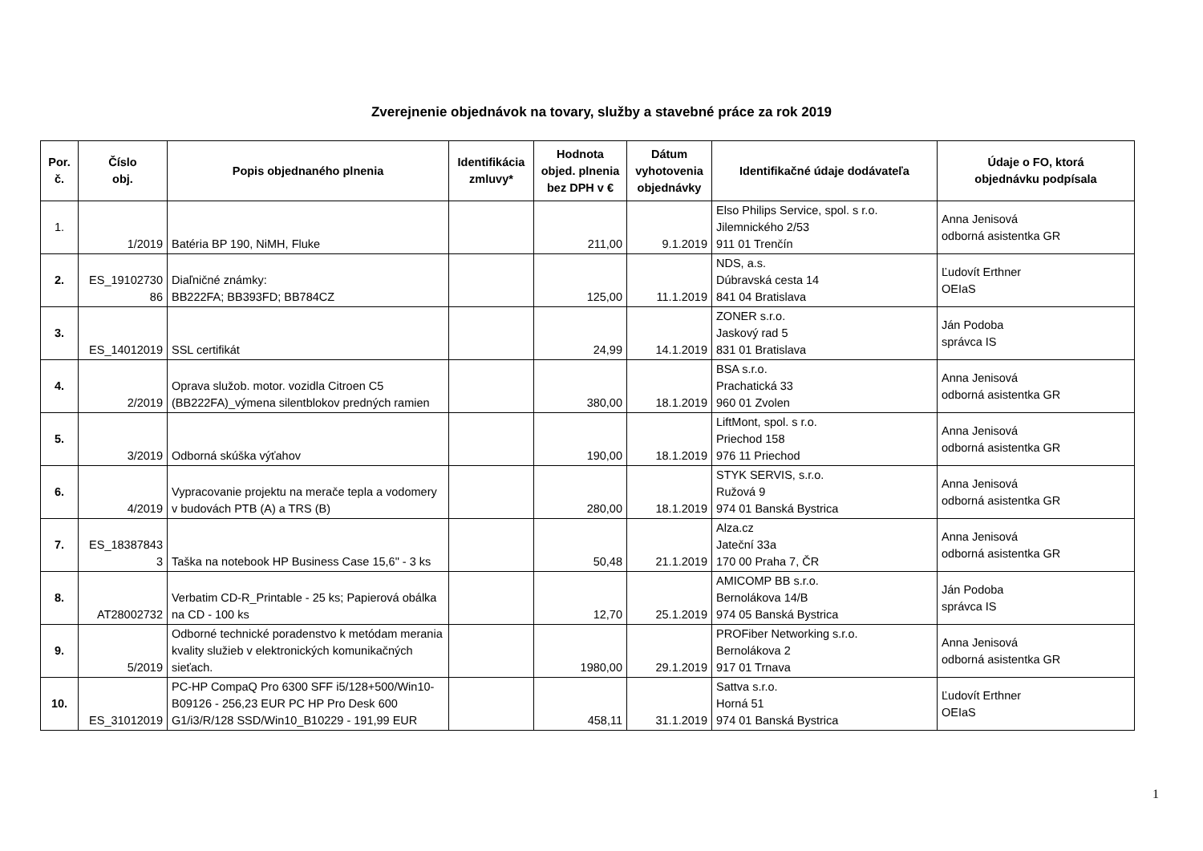Zverejnenie objednávok na tovary, služby a stavebné práce za rok 2019
| Por. č. | Číslo obj. | Popis objednaného plnenia | Identifikácia zmluvy* | Hodnota objed. plnenia bez DPH v € | Dátum vyhotovenia objednávky | Identifikačné údaje dodávateľa | Údaje o FO, ktorá objednávku podpísala |
| --- | --- | --- | --- | --- | --- | --- | --- |
| 1. | 1/2019 | Batéria BP 190, NiMH, Fluke | | 211,00 | 9.1.2019 | Elso Philips Service, spol. s r.o. Jilemnického 2/53 911 01 Trenčín | Anna Jenisová odborná asistentka GR |
| 2. | ES_19102730 86 | Diaľničné známky: BB222FA; BB393FD; BB784CZ | | 125,00 | 11.1.2019 | NDS, a.s. Dúbravská cesta 14 841 04 Bratislava | Ľudovít Erthner OEIaS |
| 3. | ES_14012019 | SSL certifikát | | 24,99 | 14.1.2019 | ZONER s.r.o. Jaskový rad 5 831 01 Bratislava | Ján Podoba správca IS |
| 4. | 2/2019 | Oprava služob. motor. vozidla Citroen C5 (BB222FA)_výmena silentblokov predných ramien | | 380,00 | 18.1.2019 | BSA s.r.o. Prachatická 33 960 01 Zvolen | Anna Jenisová odborná asistentka GR |
| 5. | 3/2019 | Odborná skúška výťahov | | 190,00 | 18.1.2019 | LiftMont, spol. s r.o. Priechod 158 976 11 Priechod | Anna Jenisová odborná asistentka GR |
| 6. | 4/2019 | Vypracovanie projektu na merače tepla a vodomery v budovách PTB (A) a TRS (B) | | 280,00 | 18.1.2019 | STYK SERVIS, s.r.o. Ružová 9 974 01 Banská Bystrica | Anna Jenisová odborná asistentka GR |
| 7. | ES_18387843 3 | Taška na notebook HP Business Case 15,6" - 3 ks | | 50,48 | 21.1.2019 | Alza.cz Jateční 33a 170 00 Praha 7, ČR | Anna Jenisová odborná asistentka GR |
| 8. | AT28002732 | Verbatim CD-R_Printable - 25 ks; Papierová obálka na CD - 100 ks | | 12,70 | 25.1.2019 | AMICOMP BB s.r.o. Bernolákova 14/B 974 05 Banská Bystrica | Ján Podoba správca IS |
| 9. | 5/2019 | Odborné technické poradenstvo k metódam merania kvality služieb v elektronických komunikačných sieťach. | | 1980,00 | 29.1.2019 | PROFiber Networking s.r.o. Bernolákova 2 917 01 Trnava | Anna Jenisová odborná asistentka GR |
| 10. | ES_31012019 | PC-HP CompaQ Pro 6300 SFF i5/128+500/Win10-B09126 - 256,23 EUR PC HP Pro Desk 600 G1/i3/R/128 SSD/Win10_B10229 - 191,99 EUR | | 458,11 | 31.1.2019 | Sattva s.r.o. Horná 51 974 01 Banská Bystrica | Ľudovít Erthner OEIaS |
1